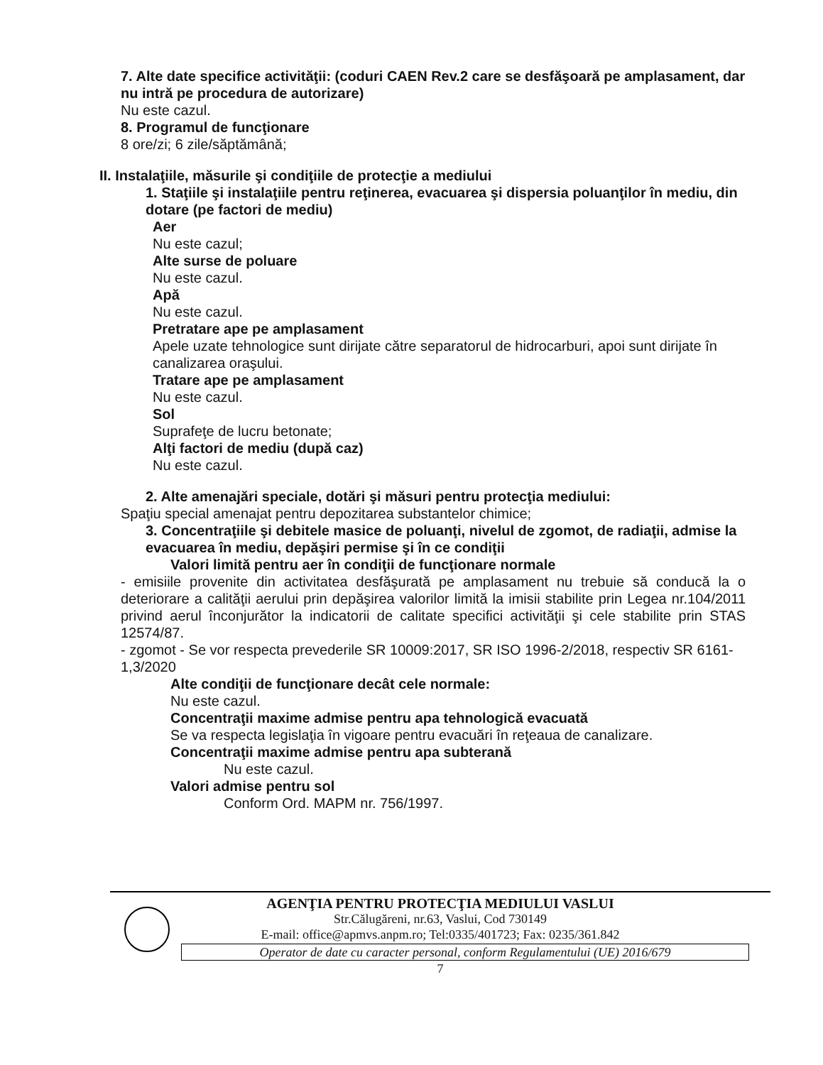7. Alte date specifice activităţii: (coduri CAEN Rev.2 care se desfăşoară pe amplasament, dar nu intră pe procedura de autorizare)
Nu este cazul.
8. Programul de funcţionare
8 ore/zi; 6 zile/săptămână;
II. Instalaţiile, măsurile şi condiţiile de protecţie a mediului
1. Staţiile şi instalaţiile pentru reţinerea, evacuarea şi dispersia poluanţilor în mediu, din dotare (pe factori de mediu)
Aer
Nu este cazul;
Alte surse de poluare
Nu este cazul.
Apă
Nu este cazul.
Pretratare ape pe amplasament
Apele uzate tehnologice sunt dirijate către separatorul de hidrocarburi, apoi sunt dirijate în canalizarea oraşului.
Tratare ape pe amplasament
Nu este cazul.
Sol
Suprafeţe de lucru betonate;
Alţi factori de mediu (după caz)
Nu este cazul.
2. Alte amenajări speciale, dotări şi măsuri pentru protecţia mediului:
Spaţiu special amenajat pentru depozitarea substantelor chimice;
3. Concentraţiile şi debitele masice de poluanţi, nivelul de zgomot, de radiaţii, admise la evacuarea în mediu, depăşiri permise şi în ce condiţii
Valori limită pentru aer în condiţii de funcţionare normale
- emisiile provenite din activitatea desfăşurată pe amplasament nu trebuie să conducă la o deteriorare a calităţii aerului prin depăşirea valorilor limită la imisii stabilite prin Legea nr.104/2011 privind aerul înconjurător la indicatorii de calitate specifici activităţii şi cele stabilite prin STAS 12574/87.
- zgomot - Se vor respecta prevederile SR 10009:2017, SR ISO 1996-2/2018, respectiv SR 6161-1,3/2020
Alte condiţii de funcţionare decât cele normale:
Nu este cazul.
Concentraţii maxime admise pentru apa tehnologică evacuată
Se va respecta legislaţia în vigoare pentru evacuări în reţeaua de canalizare.
Concentraţii maxime admise pentru apa subterană
Nu este cazul.
Valori admise pentru sol
Conform Ord. MAPM nr. 756/1997.
AGENŢIA PENTRU PROTECŢIA MEDIULUI VASLUI
Str.Călugăreni, nr.63, Vaslui, Cod 730149
E-mail: office@apmvs.anpm.ro; Tel:0335/401723; Fax: 0235/361.842
Operator de date cu caracter personal, conform Regulamentului (UE) 2016/679
7